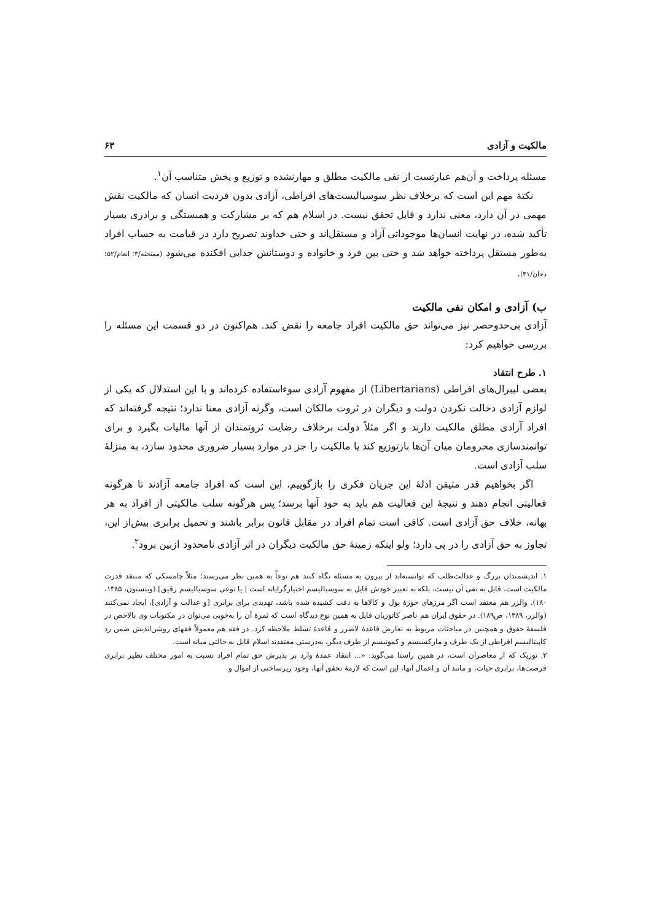مالکیت و آزادی ۶۳
مسئله پرداخت و آن‌هم عبارتست از نفی مالکیت مطلق و مهارنشده و توزیع و پخش متناسب آن<sup>۱</sup>.
نکتهٔ مهم این است که برخلاف نظر سوسیالیست‌های افراطی، آزادی بدون فردیت انسان که مالکیت نقش مهمی در آن دارد، معنی ندارد و قابل تحقق نیست. در اسلام هم که بر مشارکت و همبستگی و برادری بسیار تأکید شده، در نهایت انسان‌ها موجوداتی آزاد و مستقل‌اند و حتی خداوند تصریح دارد در قیامت به حساب افراد به‌طور مستقل پرداخته خواهد شد و حتی بین فرد و خانواده و دوستانش جدایی افکنده می‌شود (ممتحنه/۳؛ انعام/۵۲؛ دخان/۴۱).
ب) آزادی و امکان نفی مالکیت
آزادی بی‌حدوحصر نیز می‌تواند حق مالکیت افراد جامعه را نقض کند. هم‌اکنون در دو قسمت این مسئله را بررسی خواهیم کرد:
۱. طرح انتقاد
بعضی لیبرال‌های افراطی (Libertarians) از مفهوم آزادی سوءاستفاده کرده‌اند و با این استدلال که یکی از لوازم آزادی دخالت نکردن دولت و دیگران در ثروت مالکان است، وگرنه آزادی معنا ندارد؛ نتیجه گرفته‌اند که افراد آزادی مطلق مالکیت دارند و اگر مثلاً دولت برخلاف رضایت ثروتمندان از آنها مالیات بگیرد و برای توانمندسازی محرومان میان آن‌ها بازتوزیع کند یا مالکیت را جز در موارد بسیار ضروری محدود سازد، به منزلهٔ سلب آزادی است.
اگر بخواهیم قدر متیقن ادلهٔ این جریان فکری را بازگوییم، این است که افراد جامعه آزادند تا هرگونه فعالیتی انجام دهند و نتیجهٔ این فعالیت هم باید به خود آنها برسد؛ پس هرگونه سلب مالکیتی از افراد به هر بهانه، خلاف حق آزادی است. کافی است تمام افراد در مقابل قانون برابر باشند و تحمیل برابری بیش‌از این، تجاوز به حق آزادی را در پی دارد؛ ولو اینکه زمینهٔ حق مالکیت دیگران در اثر آزادی نامحدود ازبین برود<sup>۲</sup>.
۱. اندیشمندان بزرگ و عدالت‌طلب که توانسته‌اند از بیرون به مسئله نگاه کنند هم نوعاً به همین نظر می‌رسند؛ مثلاً چامسکی که منتقد قدرت مالکیت است، قایل به نفی آن نیست، بلکه به تعبیر خودش قایل به سوسیالیسم اختیارگرایانه است [ یا نوعی سوسیالیسم رقیق] (وینستون، ۱۳۸۵، ۱۸۰). والزر هم معتقد است اگر مرزهای حوزهٔ پول و کالاها به دقت کشیده شده باشد، تهدیدی برای برابری [و عدالت و آزادی]، ایجاد نمی‌کنند (والزر، ۱۳۸۹، ص۱۸۹). در حقوق ایران هم ناصر کاتوزیان قایل به همین نوع دیدگاه است که ثمرهٔ آن را به‌خوبی می‌توان در مکتوبات وی بالاخص در فلسفهٔ حقوق و همچنین در مباحثات مربوط به تعارض قاعدهٔ لاضرر و قاعدهٔ تسلط ملاحظه کرد. در فقه هم معمولاً فقهای روشن‌اندیش ضمن رد کاپیتالیسم افراطی از یک طرف و مارکسیسم و کمونیسم از طرف دیگر، به‌درستی معتقدند اسلام قایل به حالتی میانه است.
۲. نوزیک که از معاصران است، در همین راستا می‌گوید: «... انتقاد عمدهٔ وارد بر پذیرش حق تمام افراد نسبت به امور مختلف نظیر برابری فرصت‌ها، برابری حیات، و مانند آن و اعمال آنها، این است که لازمهٔ تحقق آنها، وجود زیرساختی از اموال و